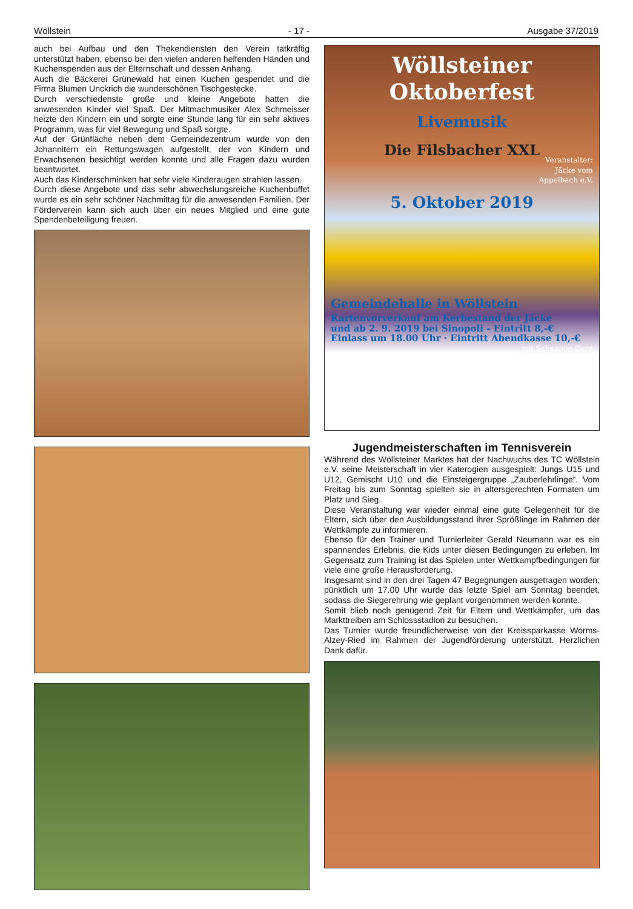Wöllstein - 17 - Ausgabe 37/2019
auch bei Aufbau und den Thekendiensten den Verein tatkräftig unterstützt haben, ebenso bei den vielen anderen helfenden Händen und Kuchenspenden aus der Elternschaft und dessen Anhang.
Auch die Bäckerei Grünewald hat einen Kuchen gespendet und die Firma Blumen Unckrich die wunderschönen Tischgestecke.
Durch verschiedenste große und kleine Angebote hatten die anwesenden Kinder viel Spaß. Der Mitmachmusiker Alex Schmeisser heizte den Kindern ein und sorgte eine Stunde lang für ein sehr aktives Programm, was für viel Bewegung und Spaß sorgte.
Auf der Grünfläche neben dem Gemeindezentrum wurde von den Johannitern ein Rettungswagen aufgestellt, der von Kindern und Erwachsenen besichtigt werden konnte und alle Fragen dazu wurden beantwortet.
Auch das Kinderschminken hat sehr viele Kinderaugen strahlen lassen.
Durch diese Angebote und das sehr abwechslungsreiche Kuchenbuffet wurde es ein sehr schöner Nachmittag für die anwesenden Familien. Der Förderverein kann sich auch über ein neues Mitglied und eine gute Spendenbeteiligung freuen.
Wöllsteiner
Oktoberfest
Livemusik
Die Filsbacher XXL
Veranstalter:
Jäcke vom
Appelbach e.V.
5. Oktober 2019
Gemeindehalle in Wöllstein
Kartenvorverkauf am Kerbestand der Jäcke
und ab 2. 9. 2019 bei Sinopoli - Eintritt 8,-€
Einlass um 18.00 Uhr · Eintritt Abendkasse 10,-€
mit Schnappo-Gerd
Jugendmeisterschaften im Tennisverein
Während des Wöllsteiner Marktes hat der Nachwuchs des TC Wöllstein e.V. seine Meisterschaft in vier Katerogien ausgespielt: Jungs U15 und U12, Gemischt U10 und die Einsteigergruppe „Zauberlehrlinge“. Vom Freitag bis zum Sonntag spielten sie in altersgerechten Formaten um Platz und Sieg.
Diese Veranstaltung war wieder einmal eine gute Gelegenheit für die Eltern, sich über den Ausbildungsstand ihrer Sprößlinge im Rahmen der Wettkämpfe zu informieren.
Ebenso für den Trainer und Turnierleiter Gerald Neumann war es ein spannendes Erlebnis, die Kids unter diesen Bedingungen zu erleben. Im Gegensatz zum Training ist das Spielen unter Wettkampfbedingungen für viele eine große Herausforderung.
Insgesamt sind in den drei Tagen 47 Begegnungen ausgetragen worden; pünktlich um 17.00 Uhr wurde das letzte Spiel am Sonntag beendet, sodass die Siegerehrung wie geplant vorgenommen werden konnte.
Somit blieb noch genügend Zeit für Eltern und Wettkämpfer, um das Markttreiben am Schlossstadion zu besuchen.
Das Turnier wurde freundlicherweise von der Kreissparkasse Worms-Alzey-Ried im Rahmen der Jugendförderung unterstützt. Herzlichen Dank dafür.